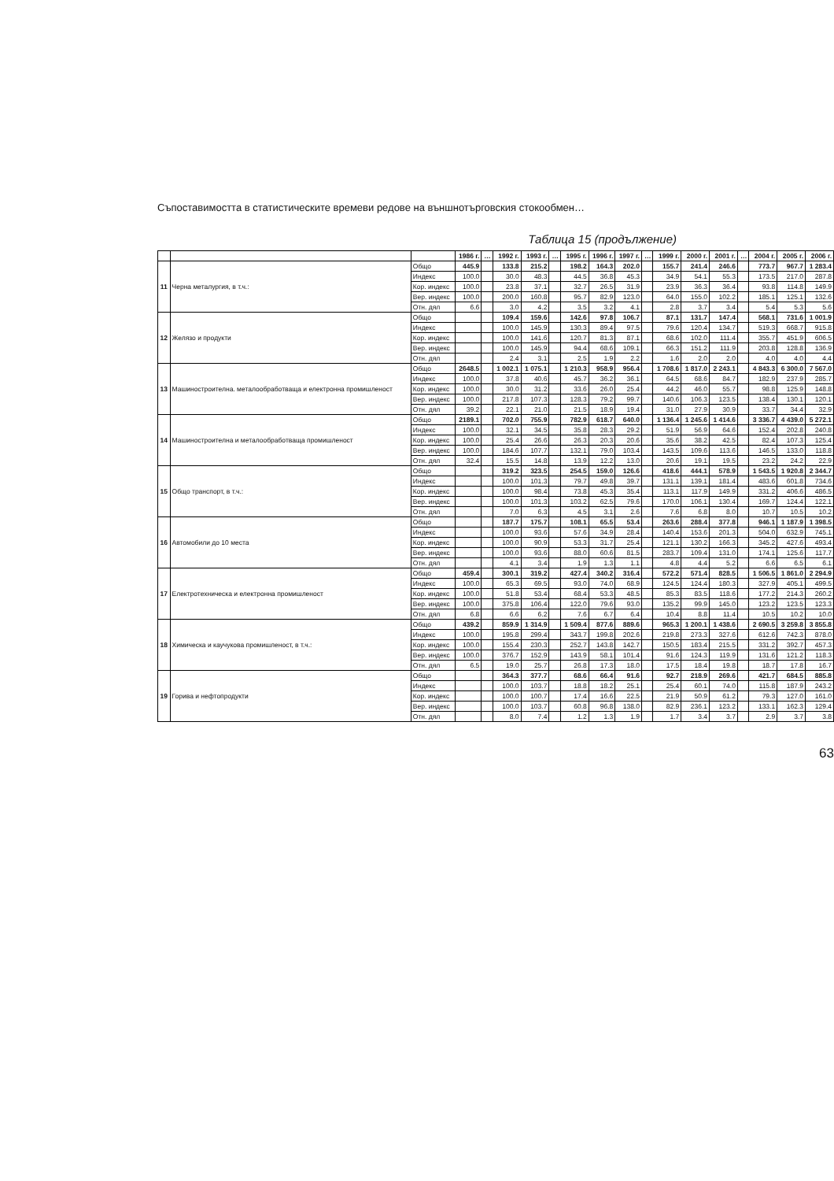Съпоставимостта в статистическите времеви редове на външнотърговския стокообмен…
Таблица 15 (продължение)
| | | | 1986 г. | … | 1992 г. | 1993 г. | … | 1995 г. | 1996 г. | 1997 г. | … | 1999 г. | 2000 г. | 2001 г. | … | 2004 г. | 2005 г. | 2006 г. |
| --- | --- | --- | --- | --- | --- | --- | --- | --- | --- | --- | --- | --- | --- | --- | --- | --- | --- | --- |
| 11 | Черна металургия, в т.ч.: | Общо | 445.9 | | 133.8 | 215.2 | | 198.2 | 164.3 | 202.0 | | 155.7 | 241.4 | 246.6 | | 773.7 | 967.7 | 1 283.4 |
| | | Индекс | 100.0 | | 30.0 | 48.3 | | 44.5 | 36.8 | 45.3 | | 34.9 | 54.1 | 55.3 | | 173.5 | 217.0 | 287.8 |
| | | Кор. индекс | 100.0 | | 23.8 | 37.1 | | 32.7 | 26.5 | 31.9 | | 23.9 | 36.3 | 36.4 | | 93.8 | 114.8 | 149.9 |
| | | Вер. индекс | 100.0 | | 200.0 | 160.8 | | 95.7 | 82.9 | 123.0 | | 64.0 | 155.0 | 102.2 | | 185.1 | 125.1 | 132.6 |
| | | Отн. дял | 6.6 | | 3.0 | 4.2 | | 3.5 | 3.2 | 4.1 | | 2.8 | 3.7 | 3.4 | | 5.4 | 5.3 | 5.6 |
| 12 | Желязо и продукти | Общо | | | 109.4 | 159.6 | | 142.6 | 97.8 | 106.7 | | 87.1 | 131.7 | 147.4 | | 568.1 | 731.6 | 1 001.9 |
| | | Индекс | | | 100.0 | 145.9 | | 130.3 | 89.4 | 97.5 | | 79.6 | 120.4 | 134.7 | | 519.3 | 668.7 | 915.8 |
| | | Кор. индекс | | | 100.0 | 141.6 | | 120.7 | 81.3 | 87.1 | | 68.6 | 102.0 | 111.4 | | 355.7 | 451.9 | 606.5 |
| | | Вер. индекс | | | 100.0 | 145.9 | | 94.4 | 68.6 | 109.1 | | 66.3 | 151.2 | 111.9 | | 203.8 | 128.8 | 136.9 |
| | | Отн. дял | | | 2.4 | 3.1 | | 2.5 | 1.9 | 2.2 | | 1.6 | 2.0 | 2.0 | | 4.0 | 4.0 | 4.4 |
| 13 | Машиностроителна. металообработваща и електронна промишленост | Общо | 2648.5 | | 1 002.1 | 1 075.1 | | 1 210.3 | 958.9 | 956.4 | | 1 708.6 | 1 817.0 | 2 243.1 | | 4 843.3 | 6 300.0 | 7 567.0 |
| | | Индекс | 100.0 | | 37.8 | 40.6 | | 45.7 | 36.2 | 36.1 | | 64.5 | 68.6 | 84.7 | | 182.9 | 237.9 | 285.7 |
| | | Кор. индекс | 100.0 | | 30.0 | 31.2 | | 33.6 | 26.0 | 25.4 | | 44.2 | 46.0 | 55.7 | | 98.8 | 125.9 | 148.8 |
| | | Вер. индекс | 100.0 | | 217.8 | 107.3 | | 128.3 | 79.2 | 99.7 | | 140.6 | 106.3 | 123.5 | | 138.4 | 130.1 | 120.1 |
| | | Отн. дял | 39.2 | | 22.1 | 21.0 | | 21.5 | 18.9 | 19.4 | | 31.0 | 27.9 | 30.9 | | 33.7 | 34.4 | 32.9 |
| 14 | Машиностроителна и металообработваща промишленост | Общо | 2189.1 | | 702.0 | 755.9 | | 782.9 | 618.7 | 640.0 | | 1 136.4 | 1 245.6 | 1 414.6 | | 3 336.7 | 4 439.0 | 5 272.1 |
| | | Индекс | 100.0 | | 32.1 | 34.5 | | 35.8 | 28.3 | 29.2 | | 51.9 | 56.9 | 64.6 | | 152.4 | 202.8 | 240.8 |
| | | Кор. индекс | 100.0 | | 25.4 | 26.6 | | 26.3 | 20.3 | 20.6 | | 35.6 | 38.2 | 42.5 | | 82.4 | 107.3 | 125.4 |
| | | Вер. индекс | 100.0 | | 184.6 | 107.7 | | 132.1 | 79.0 | 103.4 | | 143.5 | 109.6 | 113.6 | | 146.5 | 133.0 | 118.8 |
| | | Отн. дял | 32.4 | | 15.5 | 14.8 | | 13.9 | 12.2 | 13.0 | | 20.6 | 19.1 | 19.5 | | 23.2 | 24.2 | 22.9 |
| 15 | Общо транспорт, в т.ч.: | Общо | | | 319.2 | 323.5 | | 254.5 | 159.0 | 126.6 | | 418.6 | 444.1 | 578.9 | | 1 543.5 | 1 920.8 | 2 344.7 |
| | | Индекс | | | 100.0 | 101.3 | | 79.7 | 49.8 | 39.7 | | 131.1 | 139.1 | 181.4 | | 483.6 | 601.8 | 734.6 |
| | | Кор. индекс | | | 100.0 | 98.4 | | 73.8 | 45.3 | 35.4 | | 113.1 | 117.9 | 149.9 | | 331.2 | 406.6 | 486.5 |
| | | Вер. индекс | | | 100.0 | 101.3 | | 103.2 | 62.5 | 79.6 | | 170.0 | 106.1 | 130.4 | | 169.7 | 124.4 | 122.1 |
| | | Отн. дял | | | 7.0 | 6.3 | | 4.5 | 3.1 | 2.6 | | 7.6 | 6.8 | 8.0 | | 10.7 | 10.5 | 10.2 |
| 16 | Автомобили до 10 места | Общо | | | 187.7 | 175.7 | | 108.1 | 65.5 | 53.4 | | 263.6 | 288.4 | 377.8 | | 946.1 | 1 187.9 | 1 398.5 |
| | | Индекс | | | 100.0 | 93.6 | | 57.6 | 34.9 | 28.4 | | 140.4 | 153.6 | 201.3 | | 504.0 | 632.9 | 745.1 |
| | | Кор. индекс | | | 100.0 | 90.9 | | 53.3 | 31.7 | 25.4 | | 121.1 | 130.2 | 166.3 | | 345.2 | 427.6 | 493.4 |
| | | Вер. индекс | | | 100.0 | 93.6 | | 88.0 | 60.6 | 81.5 | | 283.7 | 109.4 | 131.0 | | 174.1 | 125.6 | 117.7 |
| | | Отн. дял | | | 4.1 | 3.4 | | 1.9 | 1.3 | 1.1 | | 4.8 | 4.4 | 5.2 | | 6.6 | 6.5 | 6.1 |
| 17 | Електротехническа и електронна промишленост | Общо | 459.4 | | 300.1 | 319.2 | | 427.4 | 340.2 | 316.4 | | 572.2 | 571.4 | 828.5 | | 1 506.5 | 1 861.0 | 2 294.9 |
| | | Индекс | 100.0 | | 65.3 | 69.5 | | 93.0 | 74.0 | 68.9 | | 124.5 | 124.4 | 180.3 | | 327.9 | 405.1 | 499.5 |
| | | Кор. индекс | 100.0 | | 51.8 | 53.4 | | 68.4 | 53.3 | 48.5 | | 85.3 | 83.5 | 118.6 | | 177.2 | 214.3 | 260.2 |
| | | Вер. индекс | 100.0 | | 375.8 | 106.4 | | 122.0 | 79.6 | 93.0 | | 135.2 | 99.9 | 145.0 | | 123.2 | 123.5 | 123.3 |
| | | Отн. дял | 6.8 | | 6.6 | 6.2 | | 7.6 | 6.7 | 6.4 | | 10.4 | 8.8 | 11.4 | | 10.5 | 10.2 | 10.0 |
| 18 | Химическа и каучукова промишленост, в т.ч.: | Общо | 439.2 | | 859.9 | 1 314.9 | | 1 509.4 | 877.6 | 889.6 | | 965.3 | 1 200.1 | 1 438.6 | | 2 690.5 | 3 259.8 | 3 855.8 |
| | | Индекс | 100.0 | | 195.8 | 299.4 | | 343.7 | 199.8 | 202.6 | | 219.8 | 273.3 | 327.6 | | 612.6 | 742.3 | 878.0 |
| | | Кор. индекс | 100.0 | | 155.4 | 230.3 | | 252.7 | 143.8 | 142.7 | | 150.5 | 183.4 | 215.5 | | 331.2 | 392.7 | 457.3 |
| | | Вер. индекс | 100.0 | | 376.7 | 152.9 | | 143.9 | 58.1 | 101.4 | | 91.6 | 124.3 | 119.9 | | 131.6 | 121.2 | 118.3 |
| | | Отн. дял | 6.5 | | 19.0 | 25.7 | | 26.8 | 17.3 | 18.0 | | 17.5 | 18.4 | 19.8 | | 18.7 | 17.8 | 16.7 |
| 19 | Горива и нефтопродукти | Общо | | | 364.3 | 377.7 | | 68.6 | 66.4 | 91.6 | | 92.7 | 218.9 | 269.6 | | 421.7 | 684.5 | 885.8 |
| | | Индекс | | | 100.0 | 103.7 | | 18.8 | 18.2 | 25.1 | | 25.4 | 60.1 | 74.0 | | 115.8 | 187.9 | 243.2 |
| | | Кор. индекс | | | 100.0 | 100.7 | | 17.4 | 16.6 | 22.5 | | 21.9 | 50.9 | 61.2 | | 79.3 | 127.0 | 161.0 |
| | | Вер. индекс | | | 100.0 | 103.7 | | 60.8 | 96.8 | 138.0 | | 82.9 | 236.1 | 123.2 | | 133.1 | 162.3 | 129.4 |
| | | Отн. дял | | | 8.0 | 7.4 | | 1.2 | 1.3 | 1.9 | | 1.7 | 3.4 | 3.7 | | 2.9 | 3.7 | 3.8 |
63